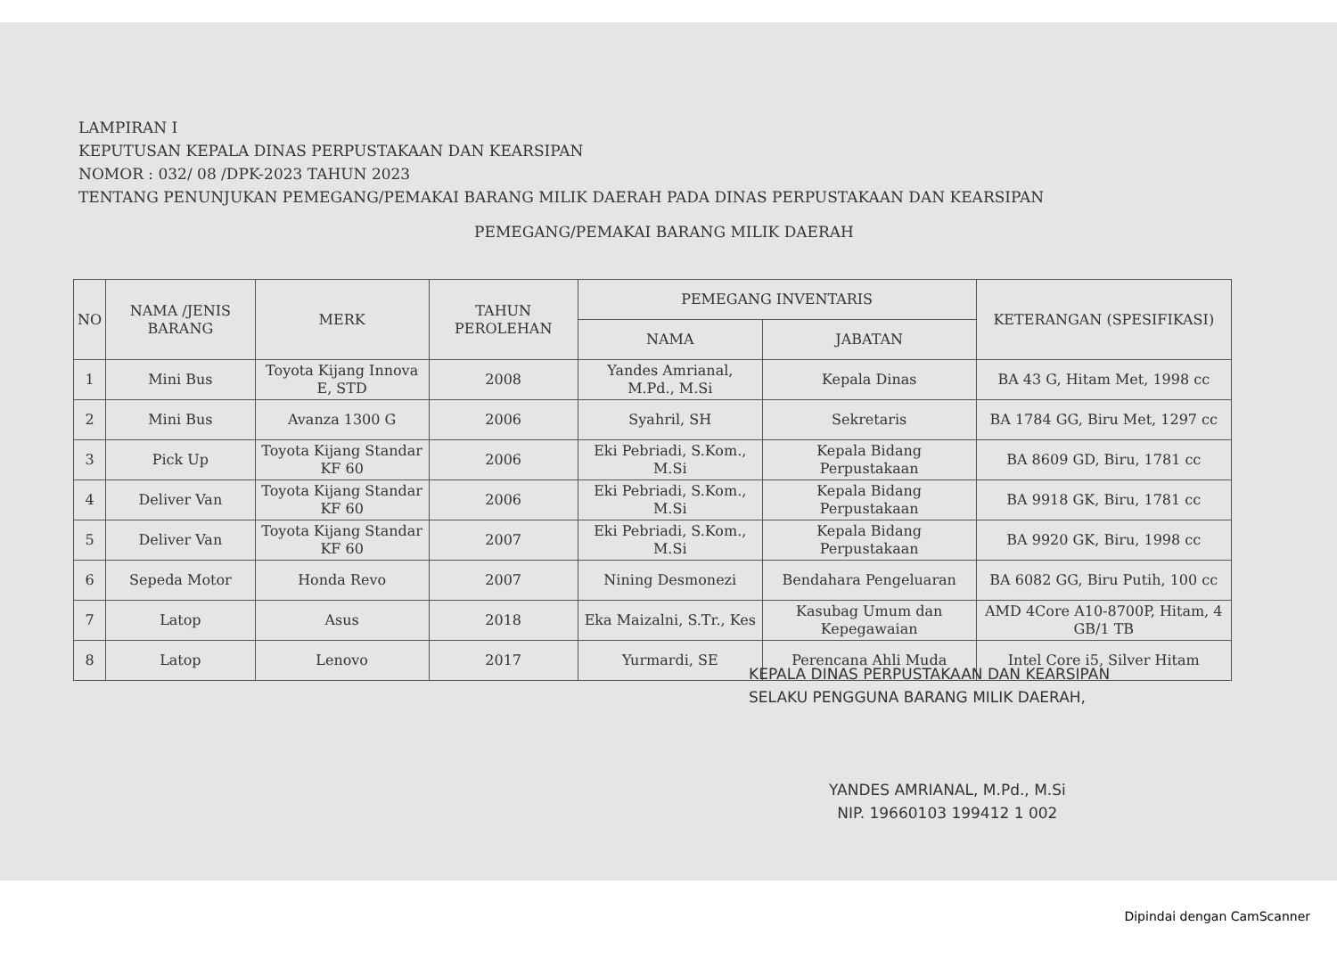LAMPIRAN I
KEPUTUSAN KEPALA DINAS PERPUSTAKAAN DAN KEARSIPAN
NOMOR : 032/ 08 /DPK-2023 TAHUN 2023
TENTANG PENUNJUKAN PEMEGANG/PEMAKAI BARANG MILIK DAERAH PADA DINAS PERPUSTAKAAN DAN KEARSIPAN
PEMEGANG/PEMAKAI BARANG MILIK DAERAH
| NO | NAMA /JENIS BARANG | MERK | TAHUN PEROLEHAN | PEMEGANG INVENTARIS | | KETERANGAN (SPESIFIKASI) |
| --- | --- | --- | --- | --- | --- | --- |
| | | | | NAMA | JABATAN | |
| 1 | Mini Bus | Toyota Kijang Innova E, STD | 2008 | Yandes Amrianal, M.Pd., M.Si | Kepala Dinas | BA 43 G, Hitam Met, 1998 cc |
| 2 | Mini Bus | Avanza 1300 G | 2006 | Syahril, SH | Sekretaris | BA 1784 GG, Biru Met, 1297 cc |
| 3 | Pick Up | Toyota Kijang Standar KF 60 | 2006 | Eki Pebriadi, S.Kom., M.Si | Kepala Bidang Perpustakaan | BA 8609 GD, Biru, 1781 cc |
| 4 | Deliver Van | Toyota Kijang Standar KF 60 | 2006 | Eki Pebriadi, S.Kom., M.Si | Kepala Bidang Perpustakaan | BA 9918 GK, Biru, 1781 cc |
| 5 | Deliver Van | Toyota Kijang Standar KF 60 | 2007 | Eki Pebriadi, S.Kom., M.Si | Kepala Bidang Perpustakaan | BA 9920 GK, Biru, 1998 cc |
| 6 | Sepeda Motor | Honda Revo | 2007 | Nining Desmonezi | Bendahara Pengeluaran | BA 6082 GG, Biru Putih, 100 cc |
| 7 | Latop | Asus | 2018 | Eka Maizalni, S.Tr., Kes | Kasubag Umum dan Kepegawaian | AMD 4Core A10-8700P, Hitam, 4 GB/1 TB |
| 8 | Latop | Lenovo | 2017 | Yurmardi, SE | Perencana Ahli Muda | Intel Core i5, Silver Hitam |
KEPALA DINAS PERPUSTAKAAN DAN KEARSIPAN
SELAKU PENGGUNA BARANG MILIK DAERAH,
YANDES AMRIANAL, M.Pd., M.Si
NIP. 19660103 199412 1 002
Dipindai dengan CamScanner